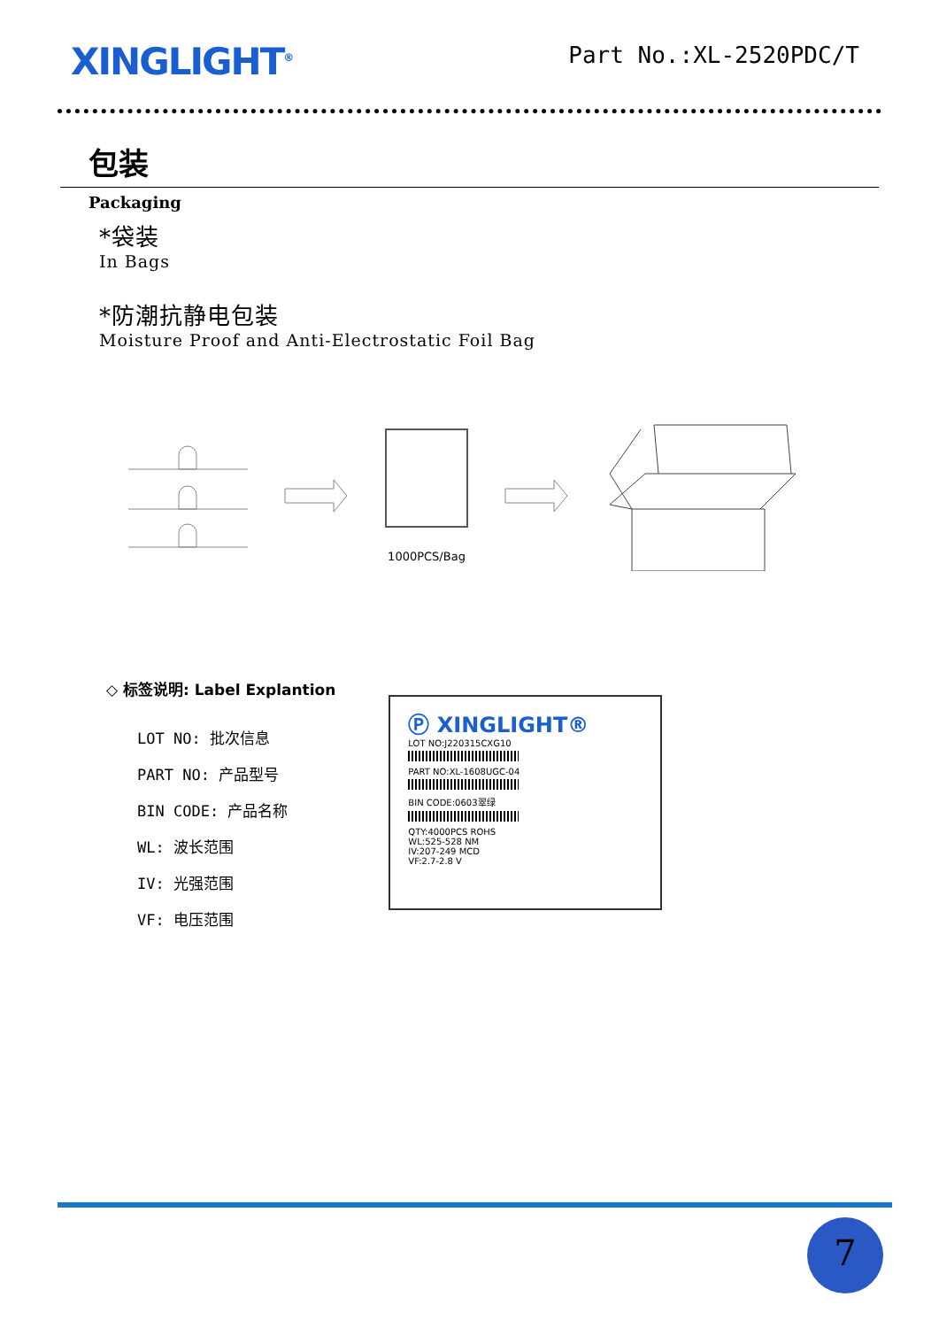XINGLIGHT<sup>®</sup>
Part No.:XL-2520PDC/T
包装
Packaging
*袋装
In Bags
*防潮抗静电包装
Moisture Proof and Anti-Electrostatic Foil Bag
1000PCS/Bag
◇ 标签说明: Label Explantion
LOT NO: 批次信息
PART NO: 产品型号
BIN CODE: 产品名称
WL: 波长范围
IV: 光强范围
VF: 电压范围
Ⓟ XINGLIGHT®
LOT NO:J220315CXG10
PART NO:XL-1608UGC-04
BIN CODE:0603翠绿
QTY:4000PCS ROHS
WL:525-528 NM
IV:207-249 MCD
VF:2.7-2.8 V
7